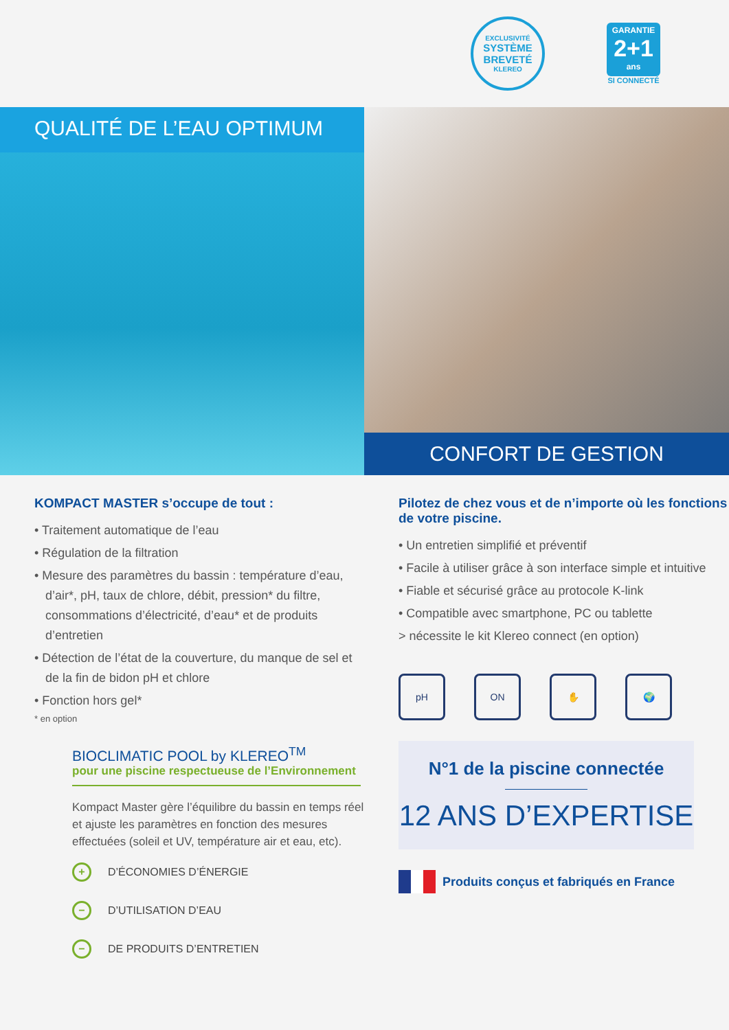EXCLUSIVITÉ
SYSTÈME BREVETÉ
KLEREO
GARANTIE
2+1
ans
SI CONNECTÉ
QUALITÉ DE L’EAU OPTIMUM
CONFORT DE GESTION
KOMPACT MASTER s’occupe de tout :
• Traitement automatique de l’eau
• Régulation de la filtration
• Mesure des paramètres du bassin : température d’eau, d’air*, pH, taux de chlore, débit, pression* du filtre, consommations d’électricité, d’eau* et de produits d’entretien
• Détection de l’état de la couverture, du manque de sel et de la fin de bidon pH et chlore
• Fonction hors gel*
* en option
BIOCLIMATIC POOL by KLEREO<sup>TM</sup>
pour une piscine respectueuse de l’Environnement
Kompact Master gère l’équilibre du bassin en temps réel et ajuste les paramètres en fonction des mesures effectuées (soleil et UV, température air et eau, etc).
+ D’ÉCONOMIES D’ÉNERGIE
− D’UTILISATION D’EAU
− DE PRODUITS D’ENTRETIEN
Pilotez de chez vous et de n’importe où les fonctions de votre piscine.
• Un entretien simplifié et préventif
• Facile à utiliser grâce à son interface simple et intuitive
• Fiable et sécurisé grâce au protocole K-link
• Compatible avec smartphone, PC ou tablette
> nécessite le kit Klereo connect (en option)
pH ON ✋ 🌍
N°1 de la piscine connectée
12 ANS D’EXPERTISE
Produits conçus et fabriqués en France